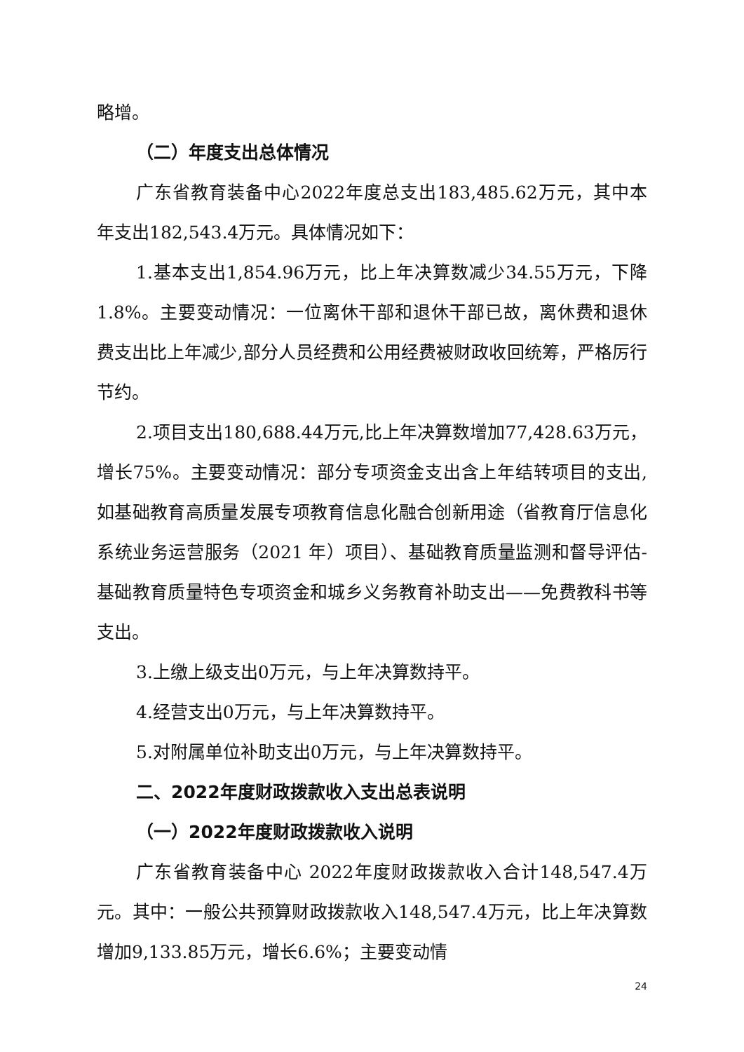略增。
（二）年度支出总体情况
广东省教育装备中心2022年度总支出183,485.62万元，其中本年支出182,543.4万元。具体情况如下：
1.基本支出1,854.96万元，比上年决算数减少34.55万元，下降 1.8%。主要变动情况：一位离休干部和退休干部已故，离休费和退休费支出比上年减少,部分人员经费和公用经费被财政收回统筹，严格厉行节约。
2.项目支出180,688.44万元,比上年决算数增加77,428.63万元，增长75%。主要变动情况：部分专项资金支出含上年结转项目的支出,如基础教育高质量发展专项教育信息化融合创新用途（省教育厅信息化系统业务运营服务（2021 年）项目）、基础教育质量监测和督导评估-基础教育质量特色专项资金和城乡义务教育补助支出——免费教科书等支出。
3.上缴上级支出0万元，与上年决算数持平。
4.经营支出0万元，与上年决算数持平。
5.对附属单位补助支出0万元，与上年决算数持平。
二、2022年度财政拨款收入支出总表说明
（一）2022年度财政拨款收入说明
广东省教育装备中心 2022年度财政拨款收入合计148,547.4万元。其中：一般公共预算财政拨款收入148,547.4万元，比上年决算数增加9,133.85万元，增长6.6%；主要变动情
24